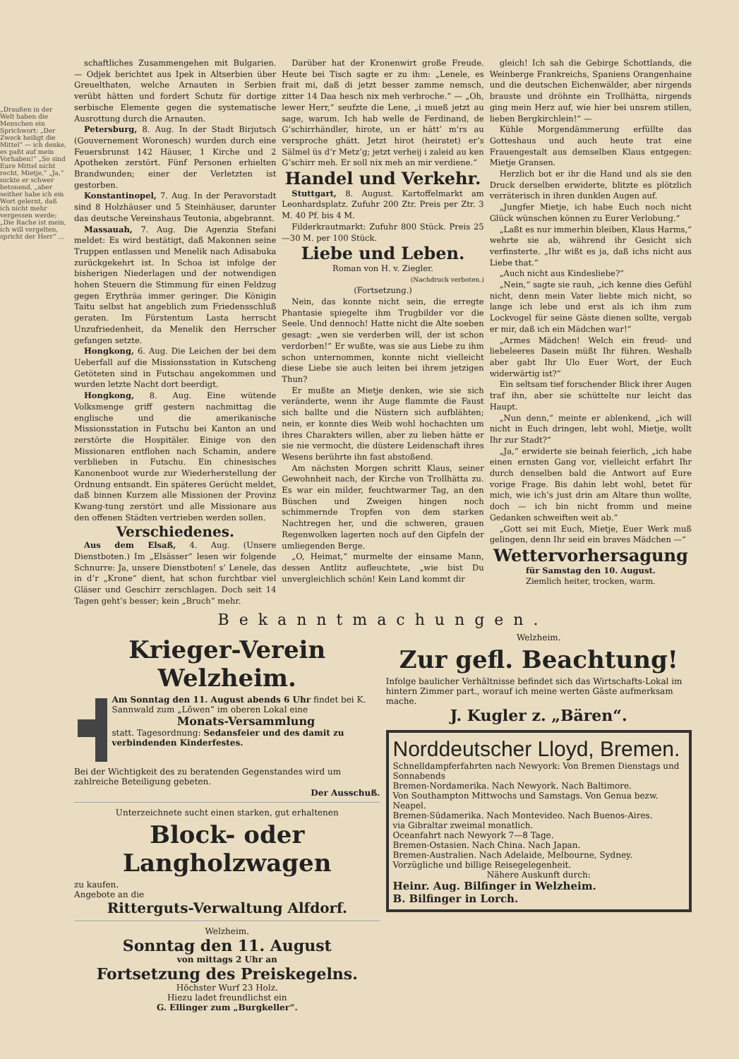„Draußen in der Welt haben die Menschen ein Sprichwort: „Der Zweck heiligt die Mittel“ — ich denke, es paßt auf mein Vorhaben!“ „So sind Eure Mittel nicht recht, Mietje,“ „Ja,“ nickte er schwer betonend, „aber seither habe ich ein Wort gelernt, daß ich nicht mehr vergessen werde; „Die Rache ist mein, ich will vergelten, spricht der Herr“ ...
schaftliches Zusammengehen mit Bulgarien. — Odjek berichtet aus Ipek in Altserbien über Greuelthaten, welche Arnauten in Serbien verübt hätten und fordert Schutz für dortige serbische Elemente gegen die systematische Ausrottung durch die Arnauten.
Petersburg, 8. Aug. In der Stadt Birjutsch (Gouvernement Woronesch) wurden durch eine Feuersbrunst 142 Häuser, 1 Kirche und 2 Apotheken zerstört. Fünf Personen erhielten Brandwunden; einer der Verletzten ist gestorben.
Konstantinopel, 7. Aug. In der Peravorstadt sind 8 Holzhäuser und 5 Steinhäuser, darunter das deutsche Vereinshaus Teutonia, abgebrannt.
Massauah, 7. Aug. Die Agenzia Stefani meldet: Es wird bestätigt, daß Makonnen seine Truppen entlassen und Menelik nach Adisabuka zurückgekehrt ist. In Schoa ist infolge der bisherigen Niederlagen und der notwendigen hohen Steuern die Stimmung für einen Feldzug gegen Erythräa immer geringer. Die Königin Taitu selbst hat angeblich zum Friedensschluß geraten. Im Fürstentum Lasta herrscht Unzufriedenheit, da Menelik den Herrscher gefangen setzte.
Hongkong, 6. Aug. Die Leichen der bei dem Ueberfall auf die Missionsstation in Kutscheng Getöteten sind in Futschau angekommen und wurden letzte Nacht dort beerdigt.
Hongkong, 8. Aug. Eine wütende Volksmenge griff gestern nachmittag die englische und die amerikanische Missionsstation in Futschu bei Kanton an und zerstörte die Hospitäler. Einige von den Missionaren entflohen nach Schamin, andere verblieben in Futschu. Ein chinesisches Kanonenboot wurde zur Wiederherstellung der Ordnung entsandt. Ein späteres Gerücht meldet, daß binnen Kurzem alle Missionen der Provinz Kwang-tung zerstört und alle Missionare aus den offenen Städten vertrieben werden sollen.
Verschiedenes.
Aus dem Elsaß, 4. Aug. (Unsere Dienstboten.) Im „Elsässer“ lesen wir folgende Schnurre: Ja, unsere Dienstboten! s’ Lenele, das in d’r „Krone“ dient, hat schon furchtbar viel Gläser und Geschirr zerschlagen. Doch seit 14 Tagen geht’s besser; kein „Bruch“ mehr.
Darüber hat der Kronenwirt große Freude. Heute bei Tisch sagte er zu ihm: „Lenele, es frait mi, daß di jetzt besser zamme nemsch, zitter 14 Daa hesch nix meh verbroche.“ — „Oh, lewer Herr,“ seufzte die Lene, „i mueß jetzt au sage, warum. Ich hab welle de Ferdinand, de G’schirrhändler, hirote, un er hätt’ m’rs au versproche ghätt. Jetzt hirot (heiratet) er’s Sälmel üs d’r Metz’g; jetzt verheij i zaleid au ken G’schirr meh. Er soll nix meh an mir verdiene.“
Handel und Verkehr.
Stuttgart, 8. August. Kartoffelmarkt am Leonhardsplatz. Zufuhr 200 Ztr. Preis per Ztr. 3 M. 40 Pf. bis 4 M.
Filderkrautmarkt: Zufuhr 800 Stück. Preis 25—30 M. per 100 Stück.
Liebe und Leben.
Roman von H. v. Ziegler.
(Nachdruck verboten.)
(Fortsetzung.)
Nein, das konnte nicht sein, die erregte Phantasie spiegelte ihm Trugbilder vor die Seele. Und dennoch! Hatte nicht die Alte soeben gesagt: „wen sie verderben will, der ist schon verdorben!“ Er wußte, was sie aus Liebe zu ihm schon unternommen, konnte nicht vielleicht diese Liebe sie auch leiten bei ihrem jetzigen Thun?
Er mußte an Mietje denken, wie sie sich veränderte, wenn ihr Auge flammte die Faust sich ballte und die Nüstern sich aufblähten; nein, er konnte dies Weib wohl hochachten um ihres Charakters willen, aber zu lieben hätte er sie nie vermocht, die düstere Leidenschaft ihres Wesens berührte ihn fast abstoßend.
Am nächsten Morgen schritt Klaus, seiner Gewohnheit nach, der Kirche von Trollhätta zu. Es war ein milder, feuchtwarmer Tag, an den Büschen und Zweigen hingen noch schimmernde Tropfen von dem starken Nachtregen her, und die schweren, grauen Regenwolken lagerten noch auf den Gipfeln der umliegenden Berge.
„O, Heimat,“ murmelte der einsame Mann, dessen Antlitz aufleuchtete, „wie bist Du unvergleichlich schön! Kein Land kommt dir
gleich! Ich sah die Gebirge Schottlands, die Weinberge Frankreichs, Spaniens Orangenhaine und die deutschen Eichenwälder, aber nirgends brauste und dröhnte ein Trollhätta, nirgends ging mein Herz auf, wie hier bei unsrem stillen, lieben Bergkirchlein!“ —
Kühle Morgendämmerung erfüllte das Gotteshaus und auch heute trat eine Frauengestalt aus demselben Klaus entgegen: Mietje Gransen.
Herzlich bot er ihr die Hand und als sie den Druck derselben erwiderte, blitzte es plötzlich verräterisch in ihren dunklen Augen auf.
„Jungfer Mietje, ich habe Euch noch nicht Glück wünschen können zu Eurer Verlobung.“
„Laßt es nur immerhin bleiben, Klaus Harms,“ wehrte sie ab, während ihr Gesicht sich verfinsterte. „Ihr wißt es ja, daß ichs nicht aus Liebe that.“
„Auch nicht aus Kindesliebe?“
„Nein,“ sagte sie rauh, „ich kenne dies Gefühl nicht, denn mein Vater liebte mich nicht, so lange ich lebe und erst als ich ihm zum Lockvogel für seine Gäste dienen sollte, vergab er mir, daß ich ein Mädchen war!“
„Armes Mädchen! Welch ein freud- und liebeleeres Dasein müßt Ihr führen. Weshalb aber gabt Ihr Ulo Euer Wort, der Euch widerwärtig ist?“
Ein seltsam tief forschender Blick ihrer Augen traf ihn, aber sie schüttelte nur leicht das Haupt.
„Nun denn,“ meinte er ablenkend, „ich will nicht in Euch dringen, lebt wohl, Mietje, wollt Ihr zur Stadt?“
„Ja,“ erwiderte sie beinah feierlich, „ich habe einen ernsten Gang vor, vielleicht erfahrt Ihr durch denselben bald die Antwort auf Eure vorige Frage. Bis dahin lebt wohl, betet für mich, wie ich’s just drin am Altare thun wollte, doch — ich bin nicht fromm und meine Gedanken schweiften weit ab.“
„Gott sei mit Euch, Mietje, Euer Werk muß gelingen, denn Ihr seid ein braves Mädchen —“
Wettervorhersagung
für Samstag den 10. August.
Ziemlich heiter, trocken, warm.
Bekanntmachungen.
Krieger-Verein Welzheim.
Am Sonntag den 11. August abends 6 Uhr findet bei K. Sannwald zum „Löwen“ im oberen Lokal eine
Monats-Versammlung
statt. Tagesordnung: Sedansfeier und des damit zu verbindenden Kinderfestes.
Bei der Wichtigkeit des zu beratenden Gegenstandes wird um zahlreiche Beteiligung gebeten.
Der Ausschuß.
Unterzeichnete sucht einen starken, gut erhaltenen
Block- oder Langholzwagen
zu kaufen.
Angebote an die
Ritterguts-Verwaltung Alfdorf.
Welzheim.
Sonntag den 11. August
von mittags 2 Uhr an
Fortsetzung des Preiskegelns.
Höchster Wurf 23 Holz.
Hiezu ladet freundlichst ein
G. Ellinger zum „Burgkeller“.
Welzheim.
Zur gefl. Beachtung!
Infolge baulicher Verhältnisse befindet sich das Wirtschafts-Lokal im hintern Zimmer part., worauf ich meine werten Gäste aufmerksam mache.
J. Kugler z. „Bären“.
Norddeutscher Lloyd, Bremen.
Schnelldampferfahrten nach Newyork: Von Bremen Dienstags und Sonnabends
Bremen-Nordamerika. Nach Newyork. Nach Baltimore.
Von Southampton Mittwochs und Samstags. Von Genua bezw. Neapel.
Bremen-Südamerika. Nach Montevideo. Nach Buenos-Aires.
via Gibraltar zweimal monatlich.
Oceanfahrt nach Newyork 7—8 Tage.
Bremen-Ostasien. Nach China. Nach Japan.
Bremen-Australien. Nach Adelaide, Melbourne, Sydney.
Vorzügliche und billige Reisegelegenheit.
Nähere Auskunft durch:
Heinr. Aug. Bilfinger in Welzheim.
B. Bilfinger in Lorch.